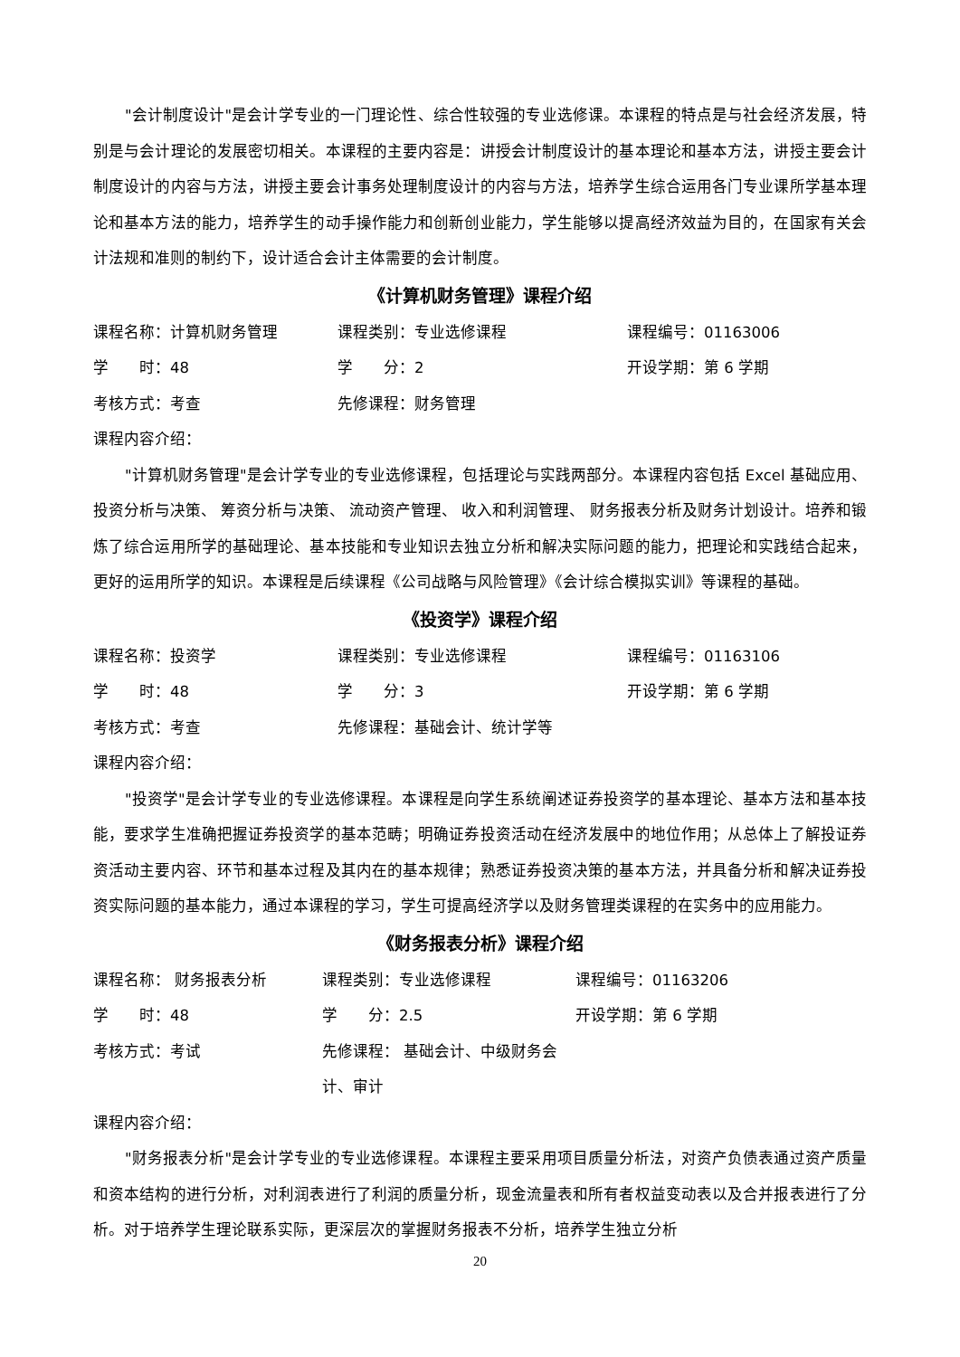"会计制度设计"是会计学专业的一门理论性、综合性较强的专业选修课。本课程的特点是与社会经济发展，特别是与会计理论的发展密切相关。本课程的主要内容是：讲授会计制度设计的基本理论和基本方法，讲授主要会计制度设计的内容与方法，讲授主要会计事务处理制度设计的内容与方法，培养学生综合运用各门专业课所学基本理论和基本方法的能力，培养学生的动手操作能力和创新创业能力，学生能够以提高经济效益为目的，在国家有关会计法规和准则的制约下，设计适合会计主体需要的会计制度。
《计算机财务管理》课程介绍
课程名称：计算机财务管理 课程类别：专业选修课程 课程编号：01163006
学　　时：48 学　　分：2 开设学期：第 6 学期
考核方式：考查 先修课程：财务管理
课程内容介绍：
"计算机财务管理"是会计学专业的专业选修课程，包括理论与实践两部分。本课程内容包括 Excel 基础应用、 投资分析与决策、 筹资分析与决策、 流动资产管理、 收入和利润管理、 财务报表分析及财务计划设计。培养和锻炼了综合运用所学的基础理论、基本技能和专业知识去独立分析和解决实际问题的能力，把理论和实践结合起来，更好的运用所学的知识。本课程是后续课程《公司战略与风险管理》《会计综合模拟实训》等课程的基础。
《投资学》课程介绍
课程名称：投资学 课程类别：专业选修课程 课程编号：01163106
学　　时：48 学　　分：3 开设学期：第 6 学期
考核方式：考查 先修课程：基础会计、统计学等
课程内容介绍：
"投资学"是会计学专业的专业选修课程。本课程是向学生系统阐述证券投资学的基本理论、基本方法和基本技能，要求学生准确把握证券投资学的基本范畴；明确证券投资活动在经济发展中的地位作用；从总体上了解投证券资活动主要内容、环节和基本过程及其内在的基本规律；熟悉证券投资决策的基本方法，并具备分析和解决证券投资实际问题的基本能力，通过本课程的学习，学生可提高经济学以及财务管理类课程的在实务中的应用能力。
《财务报表分析》课程介绍
课程名称： 财务报表分析 课程类别：专业选修课程 课程编号：01163206
学　　时：48 学　　分：2.5 开设学期：第 6 学期
考核方式：考试 先修课程： 基础会计、中级财务会计、审计
课程内容介绍：
"财务报表分析"是会计学专业的专业选修课程。本课程主要采用项目质量分析法，对资产负债表通过资产质量和资本结构的进行分析，对利润表进行了利润的质量分析，现金流量表和所有者权益变动表以及合并报表进行了分析。对于培养学生理论联系实际，更深层次的掌握财务报表不分析，培养学生独立分析
20